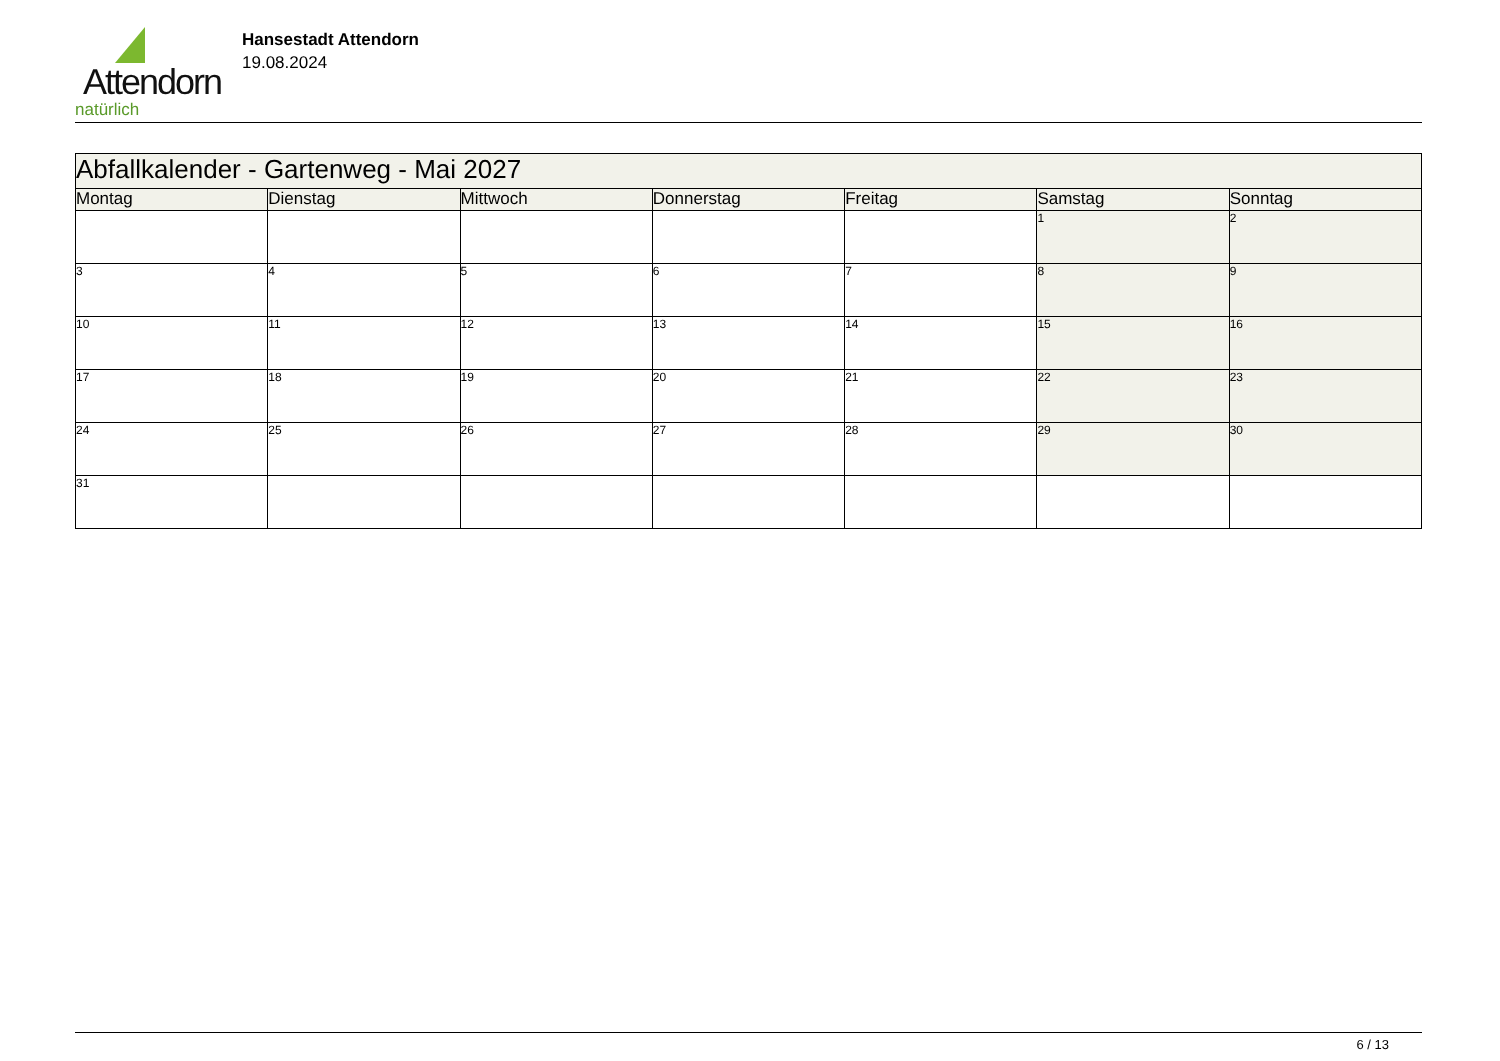Attendorn
natürlich
Hansestadt Attendorn
19.08.2024
| Abfallkalender - Gartenweg - Mai 2027 | | | | | | |
| Montag | Dienstag | Mittwoch | Donnerstag | Freitag | Samstag | Sonntag |
| | | | | | 1 | 2 |
| 3 | 4 | 5 | 6 | 7 | 8 | 9 |
| 10 | 11 | 12 | 13 | 14 | 15 | 16 |
| 17 | 18 | 19 | 20 | 21 | 22 | 23 |
| 24 | 25 | 26 | 27 | 28 | 29 | 30 |
| 31 | | | | | | |
6 / 13